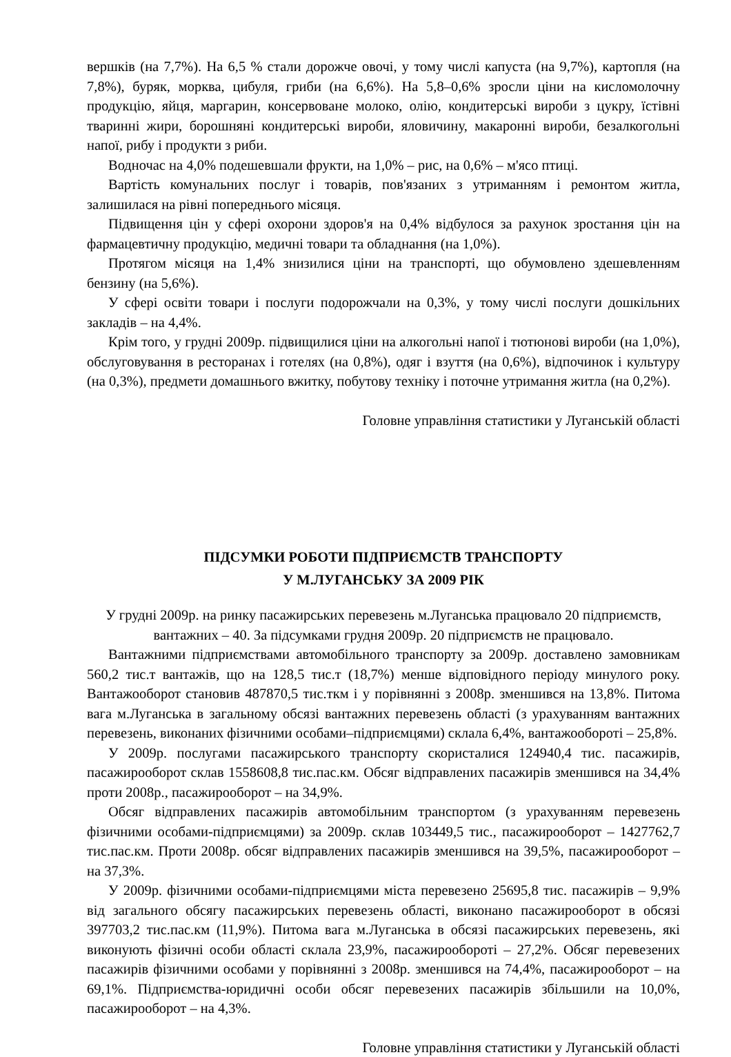вершків (на 7,7%). На 6,5 % стали дорожче овочі, у тому числі капуста (на 9,7%), картопля (на 7,8%), буряк, морква, цибуля, гриби (на 6,6%). На 5,8–0,6% зросли ціни на кисломолочну продукцію, яйця, маргарин, консервоване молоко, олію, кондитерські вироби з цукру, їстівні тваринні жири, борошняні кондитерські вироби, яловичину, макаронні вироби, безалкогольні напої, рибу і продукти з риби.
Водночас на 4,0% подешевшали фрукти, на 1,0% – рис, на 0,6% – м'ясо птиці.
Вартість комунальних послуг і товарів, пов'язаних з утриманням і ремонтом житла, залишилася на рівні попереднього місяця.
Підвищення цін у сфері охорони здоров'я на 0,4% відбулося за рахунок зростання цін на фармацевтичну продукцію, медичні товари та обладнання (на 1,0%).
Протягом місяця на 1,4% знизилися ціни на транспорті, що обумовлено здешевленням бензину (на 5,6%).
У сфері освіти товари і послуги подорожчали на 0,3%, у тому числі послуги дошкільних закладів – на 4,4%.
Крім того, у грудні 2009р. підвищилися ціни на алкогольні напої і тютюнові вироби (на 1,0%), обслуговування в ресторанах і готелях (на 0,8%), одяг і взуття (на 0,6%), відпочинок і культуру (на 0,3%), предмети домашнього вжитку, побутову техніку і поточне утримання житла (на 0,2%).
Головне управління статистики у Луганській області
ПІДСУМКИ РОБОТИ ПІДПРИЄМСТВ ТРАНСПОРТУ
У М.ЛУГАНСЬКУ ЗА 2009 РІК
У грудні 2009р. на ринку пасажирських перевезень м.Луганська працювало 20 підприємств, вантажних – 40. За підсумками грудня 2009р. 20 підприємств не працювало.
Вантажними підприємствами автомобільного транспорту за 2009р. доставлено замовникам 560,2 тис.т вантажів, що на 128,5 тис.т (18,7%) менше відповідного періоду минулого року. Вантажооборот становив 487870,5 тис.ткм і у порівнянні з 2008р. зменшився на 13,8%. Питома вага м.Луганська в загальному обсязі вантажних перевезень області (з урахуванням вантажних перевезень, виконаних фізичними особами–підприємцями) склала 6,4%, вантажообороті – 25,8%.
У 2009р. послугами пасажирського транспорту скористалися 124940,4 тис. пасажирів, пасажирооборот склав 1558608,8 тис.пас.км. Обсяг відправлених пасажирів зменшився на 34,4% проти 2008р., пасажирооборот – на 34,9%.
Обсяг відправлених пасажирів автомобільним транспортом (з урахуванням перевезень фізичними особами-підприємцями) за 2009р. склав 103449,5 тис., пасажирооборот – 1427762,7 тис.пас.км. Проти 2008р. обсяг відправлених пасажирів зменшився на 39,5%, пасажирооборот – на 37,3%.
У 2009р. фізичними особами-підприємцями міста перевезено 25695,8 тис. пасажирів – 9,9% від загального обсягу пасажирських перевезень області, виконано пасажирооборот в обсязі 397703,2 тис.пас.км (11,9%). Питома вага м.Луганська в обсязі пасажирських перевезень, які виконують фізичні особи області склала 23,9%, пасажирообороті – 27,2%. Обсяг перевезених пасажирів фізичними особами у порівнянні з 2008р. зменшився на 74,4%, пасажирооборот – на 69,1%. Підприємства-юридичні особи обсяг перевезених пасажирів збільшили на 10,0%, пасажирооборот – на 4,3%.
Головне управління статистики у Луганській області